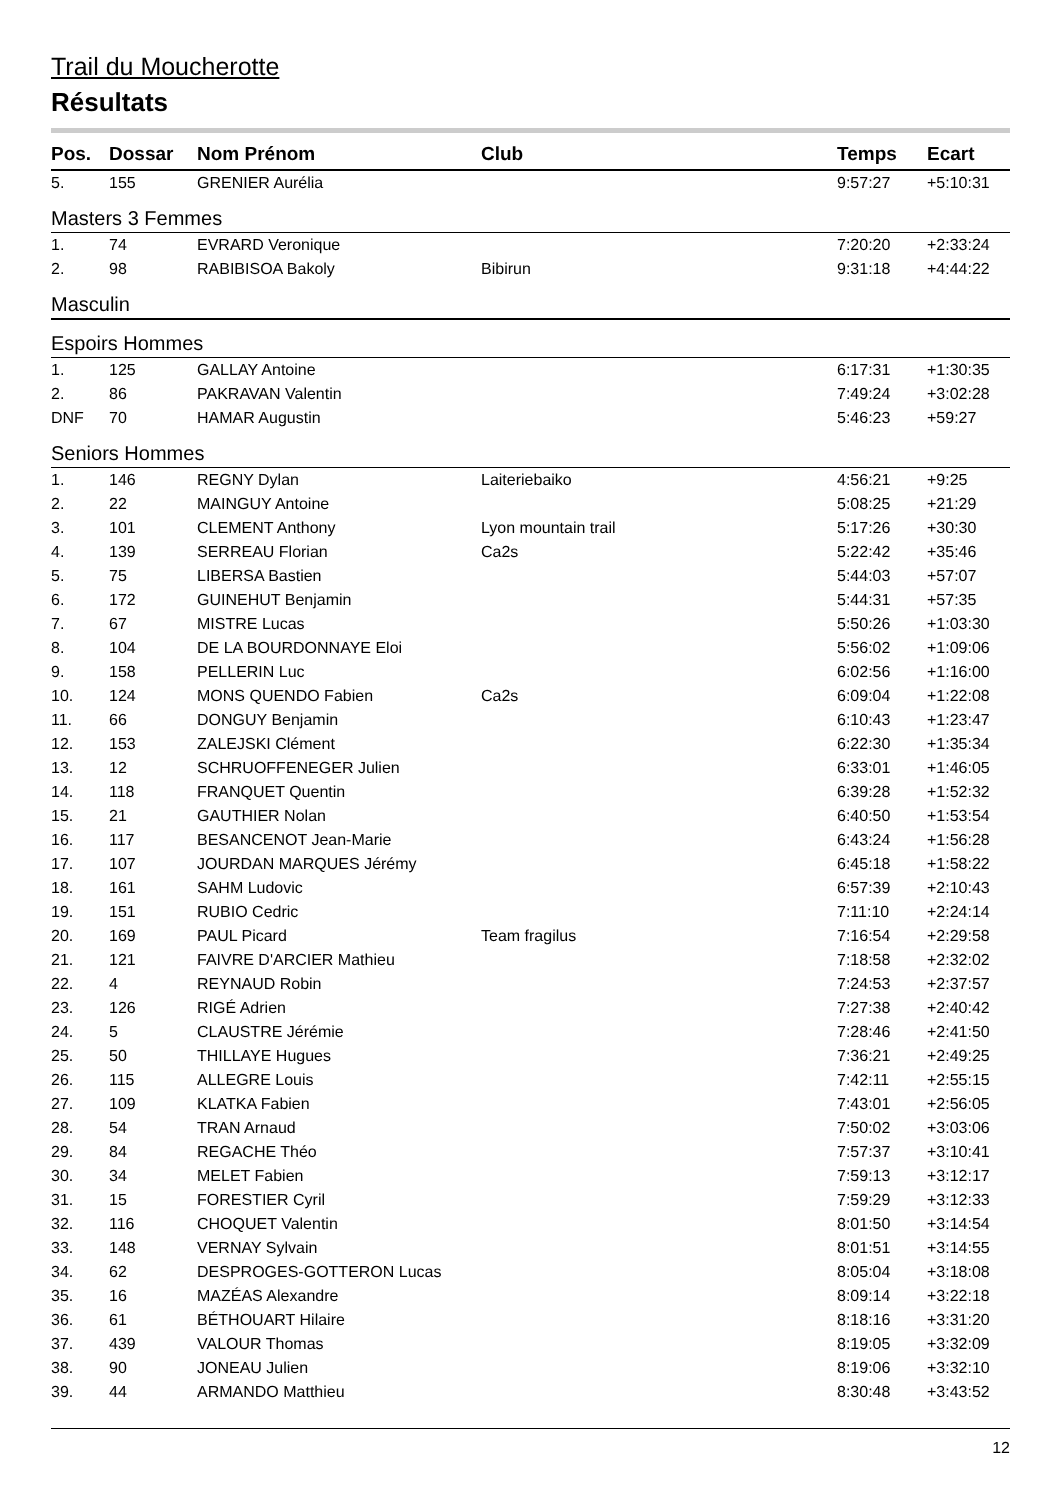Trail du Moucherotte
Résultats
| Pos. | Dossar | Nom Prénom | Club | Temps | Ecart |
| --- | --- | --- | --- | --- | --- |
| 5. | 155 | GRENIER Aurélia | | 9:57:27 | +5:10:31 |
| Masters 3 Femmes | | | | | |
| 1. | 74 | EVRARD Veronique | | 7:20:20 | +2:33:24 |
| 2. | 98 | RABIBISOA Bakoly | Bibirun | 9:31:18 | +4:44:22 |
| Masculin | | | | | |
| Espoirs Hommes | | | | | |
| 1. | 125 | GALLAY Antoine | | 6:17:31 | +1:30:35 |
| 2. | 86 | PAKRAVAN Valentin | | 7:49:24 | +3:02:28 |
| DNF | 70 | HAMAR Augustin | | 5:46:23 | +59:27 |
| Seniors Hommes | | | | | |
| 1. | 146 | REGNY Dylan | Laiteriebaiko | 4:56:21 | +9:25 |
| 2. | 22 | MAINGUY Antoine | | 5:08:25 | +21:29 |
| 3. | 101 | CLEMENT Anthony | Lyon mountain trail | 5:17:26 | +30:30 |
| 4. | 139 | SERREAU Florian | Ca2s | 5:22:42 | +35:46 |
| 5. | 75 | LIBERSA Bastien | | 5:44:03 | +57:07 |
| 6. | 172 | GUINEHUT Benjamin | | 5:44:31 | +57:35 |
| 7. | 67 | MISTRE Lucas | | 5:50:26 | +1:03:30 |
| 8. | 104 | DE LA BOURDONNAYE Eloi | | 5:56:02 | +1:09:06 |
| 9. | 158 | PELLERIN Luc | | 6:02:56 | +1:16:00 |
| 10. | 124 | MONS QUENDO Fabien | Ca2s | 6:09:04 | +1:22:08 |
| 11. | 66 | DONGUY Benjamin | | 6:10:43 | +1:23:47 |
| 12. | 153 | ZALEJSKI Clément | | 6:22:30 | +1:35:34 |
| 13. | 12 | SCHRUOFFENEGER Julien | | 6:33:01 | +1:46:05 |
| 14. | 118 | FRANQUET Quentin | | 6:39:28 | +1:52:32 |
| 15. | 21 | GAUTHIER Nolan | | 6:40:50 | +1:53:54 |
| 16. | 117 | BESANCENOT Jean-Marie | | 6:43:24 | +1:56:28 |
| 17. | 107 | JOURDAN MARQUES Jérémy | | 6:45:18 | +1:58:22 |
| 18. | 161 | SAHM Ludovic | | 6:57:39 | +2:10:43 |
| 19. | 151 | RUBIO Cedric | | 7:11:10 | +2:24:14 |
| 20. | 169 | PAUL Picard | Team fragilus | 7:16:54 | +2:29:58 |
| 21. | 121 | FAIVRE D'ARCIER Mathieu | | 7:18:58 | +2:32:02 |
| 22. | 4 | REYNAUD Robin | | 7:24:53 | +2:37:57 |
| 23. | 126 | RIGÉ Adrien | | 7:27:38 | +2:40:42 |
| 24. | 5 | CLAUSTRE Jérémie | | 7:28:46 | +2:41:50 |
| 25. | 50 | THILLAYE Hugues | | 7:36:21 | +2:49:25 |
| 26. | 115 | ALLEGRE Louis | | 7:42:11 | +2:55:15 |
| 27. | 109 | KLATKA Fabien | | 7:43:01 | +2:56:05 |
| 28. | 54 | TRAN Arnaud | | 7:50:02 | +3:03:06 |
| 29. | 84 | REGACHE Théo | | 7:57:37 | +3:10:41 |
| 30. | 34 | MELET Fabien | | 7:59:13 | +3:12:17 |
| 31. | 15 | FORESTIER Cyril | | 7:59:29 | +3:12:33 |
| 32. | 116 | CHOQUET Valentin | | 8:01:50 | +3:14:54 |
| 33. | 148 | VERNAY Sylvain | | 8:01:51 | +3:14:55 |
| 34. | 62 | DESPROGES-GOTTERON Lucas | | 8:05:04 | +3:18:08 |
| 35. | 16 | MAZÉAS Alexandre | | 8:09:14 | +3:22:18 |
| 36. | 61 | BÉTHOUART Hilaire | | 8:18:16 | +3:31:20 |
| 37. | 439 | VALOUR Thomas | | 8:19:05 | +3:32:09 |
| 38. | 90 | JONEAU Julien | | 8:19:06 | +3:32:10 |
| 39. | 44 | ARMANDO Matthieu | | 8:30:48 | +3:43:52 |
12